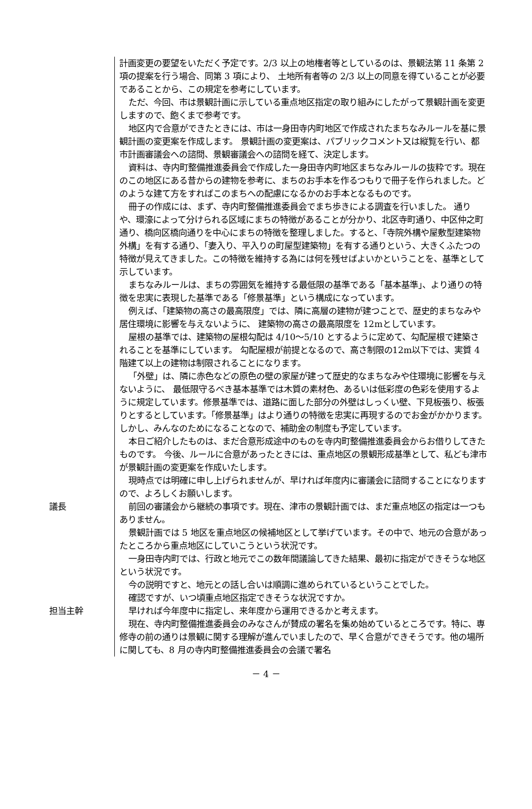計画変更の要望をいただく予定です。2/3 以上の地権者等としているのは、景観法第 11 条第 2 項の提案を行う場合、同第 3 項により、 土地所有者等の 2/3 以上の同意を得ていることが必要であることから、この規定を参考にしています。
ただ、今回、市は景観計画に示している重点地区指定の取り組みにしたがって景観計画を変更しますので、飽くまで参考です。
地区内で合意ができたときには、市は一身田寺内町地区で作成されたまちなみルールを基に景観計画の変更案を作成します。 景観計画の変更案は、パブリックコメント又は縦覧を行い、都市計画審議会への諮問、景観審議会への諮問を経て、決定します。
資料は、寺内町整備推進委員会で作成した一身田寺内町地区まちなみルールの抜粋です。現在のこの地区にある昔からの建物を参考に、まちのお手本を作るつもりで冊子を作られました。どのような建て方をすればこのまちへの配慮になるかのお手本となるものです。
冊子の作成には、まず、寺内町整備推進委員会でまち歩きによる調査を行いました。 通りや、環濠によって分けられる区域にまちの特徴があることが分かり、北区寺町通り、中区仲之町通り、橋向区橋向通りを中心にまちの特徴を整理しました。すると、「寺院外構や屋敷型建築物外構」を有する通り、「妻入り、平入りの町屋型建築物」を有する通りという、大きくふたつの特徴が見えてきました。この特徴を維持する為には何を残せばよいかということを、基準として示しています。
まちなみルールは、まちの雰囲気を維持する最低限の基準である「基本基準」、より通りの特徴を忠実に表現した基準である「修景基準」という構成になっています。
例えば、「建築物の高さの最高限度」では、隣に高層の建物が建つことで、歴史的まちなみや居住環境に影響を与えないように、 建築物の高さの最高限度を 12mとしています。
屋根の基準では、建築物の屋根勾配は 4/10～5/10 とするように定めて、勾配屋根で建築されることを基準にしています。 勾配屋根が前提となるので、高さ制限の12m以下では、実質 4 階建て以上の建物は制限されることになります。
「外壁」は、隣に赤色などの原色の壁の家屋が建って歴史的なまちなみや住環境に影響を与えないように、 最低限守るべき基本基準では木質の素材色、あるいは低彩度の色彩を使用するように規定しています。修景基準では、道路に面した部分の外壁はしっくい壁、下見板張り、板張りとするとしています。「修景基準」はより通りの特徴を忠実に再現するのでお金がかかります。しかし、みんなのためになることなので、補助金の制度も予定しています。
本日ご紹介したものは、まだ合意形成途中のものを寺内町整備推進委員会からお借りしてきたものです。 今後、ルールに合意があったときには、重点地区の景観形成基準として、私ども津市が景観計画の変更案を作成いたします。
現時点では明確に申し上げられませんが、早ければ年度内に審議会に諮問することになりますので、よろしくお願いします。
議長 前回の審議会から継続の事項です。現在、津市の景観計画では、まだ重点地区の指定は一つもありません。
景観計画では 5 地区を重点地区の候補地区として挙げています。その中で、地元の合意があったところから重点地区にしていこうという状況です。
一身田寺内町では、行政と地元でこの数年間議論してきた結果、最初に指定ができそうな地区という状況です。
今の説明ですと、地元との話し合いは順調に進められているということでした。
確認ですが、いつ頃重点地区指定できそうな状況ですか。
担当主幹 早ければ今年度中に指定し、来年度から運用できるかと考えます。
現在、寺内町整備推進委員会のみなさんが賛成の署名を集め始めているところです。特に、専修寺の前の通りは景観に関する理解が進んでいましたので、早く合意ができそうです。他の場所に関しても、8 月の寺内町整備推進委員会の会議で署名
－ 4 －